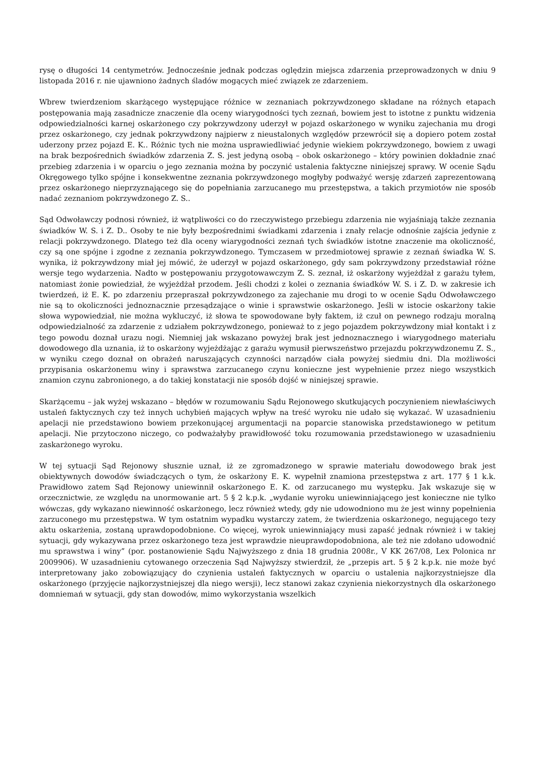rysę o długości 14 centymetrów. Jednocześnie jednak podczas oględzin miejsca zdarzenia przeprowadzonych w dniu 9 listopada 2016 r. nie ujawniono żadnych śladów mogących mieć związek ze zdarzeniem.
Wbrew twierdzeniom skarżącego występujące różnice w zeznaniach pokrzywdzonego składane na różnych etapach postępowania mają zasadnicze znaczenie dla oceny wiarygodności tych zeznań, bowiem jest to istotne z punktu widzenia odpowiedzialności karnej oskarżonego czy pokrzywdzony uderzył w pojazd oskarżonego w wyniku zajechania mu drogi przez oskarżonego, czy jednak pokrzywdzony najpierw z nieustalonych względów przewrócił się a dopiero potem został uderzony przez pojazd E. K.. Różnic tych nie można usprawiedliwiać jedynie wiekiem pokrzywdzonego, bowiem z uwagi na brak bezpośrednich świadków zdarzenia Z. S. jest jedyną osobą – obok oskarżonego – który powinien dokładnie znać przebieg zdarzenia i w oparciu o jego zeznania można by poczynić ustalenia faktyczne niniejszej sprawy. W ocenie Sądu Okręgowego tylko spójne i konsekwentne zeznania pokrzywdzonego mogłyby podważyć wersję zdarzeń zaprezentowaną przez oskarżonego nieprzyznającego się do popełniania zarzucanego mu przestępstwa, a takich przymiotów nie sposób nadać zeznaniom pokrzywdzonego Z. S..
Sąd Odwoławczy podnosi również, iż wątpliwości co do rzeczywistego przebiegu zdarzenia nie wyjaśniają także zeznania świadków W. S. i Z. D.. Osoby te nie były bezpośrednimi świadkami zdarzenia i znały relacje odnośnie zajścia jedynie z relacji pokrzywdzonego. Dlatego też dla oceny wiarygodności zeznań tych świadków istotne znaczenie ma okoliczność, czy są one spójne i zgodne z zeznania pokrzywdzonego. Tymczasem w przedmiotowej sprawie z zeznań świadka W. S. wynika, iż pokrzywdzony miał jej mówić, że uderzył w pojazd oskarżonego, gdy sam pokrzywdzony przedstawiał różne wersje tego wydarzenia. Nadto w postępowaniu przygotowawczym Z. S. zeznał, iż oskarżony wyjeżdżał z garażu tyłem, natomiast żonie powiedział, że wyjeżdżał przodem. Jeśli chodzi z kolei o zeznania świadków W. S. i Z. D. w zakresie ich twierdzeń, iż E. K. po zdarzeniu przepraszał pokrzywdzonego za zajechanie mu drogi to w ocenie Sądu Odwoławczego nie są to okoliczności jednoznacznie przesądzające o winie i sprawstwie oskarżonego. Jeśli w istocie oskarżony takie słowa wypowiedział, nie można wykluczyć, iż słowa te spowodowane były faktem, iż czuł on pewnego rodzaju moralną odpowiedzialność za zdarzenie z udziałem pokrzywdzonego, ponieważ to z jego pojazdem pokrzywdzony miał kontakt i z tego powodu doznał urazu nogi. Niemniej jak wskazano powyżej brak jest jednoznacznego i wiarygodnego materiału dowodowego dla uznania, iż to oskarżony wyjeżdżając z garażu wymusił pierwszeństwo przejazdu pokrzywdzonemu Z. S., w wyniku czego doznał on obrażeń naruszających czynności narządów ciała powyżej siedmiu dni. Dla możliwości przypisania oskarżonemu winy i sprawstwa zarzucanego czynu konieczne jest wypełnienie przez niego wszystkich znamion czynu zabronionego, a do takiej konstatacji nie sposób dojść w niniejszej sprawie.
Skarżącemu – jak wyżej wskazano – błędów w rozumowaniu Sądu Rejonowego skutkujących poczynieniem niewłaściwych ustaleń faktycznych czy też innych uchybień mających wpływ na treść wyroku nie udało się wykazać. W uzasadnieniu apelacji nie przedstawiono bowiem przekonującej argumentacji na poparcie stanowiska przedstawionego w petitum apelacji. Nie przytoczono niczego, co podważałyby prawidłowość toku rozumowania przedstawionego w uzasadnieniu zaskarżonego wyroku.
W tej sytuacji Sąd Rejonowy słusznie uznał, iż ze zgromadzonego w sprawie materiału dowodowego brak jest obiektywnych dowodów świadczących o tym, że oskarżony E. K. wypełnił znamiona przestępstwa z art. 177 § 1 k.k. Prawidłowo zatem Sąd Rejonowy uniewinnił oskarżonego E. K. od zarzucanego mu występku. Jak wskazuje się w orzecznictwie, ze względu na unormowanie art. 5 § 2 k.p.k. „wydanie wyroku uniewinniającego jest konieczne nie tylko wówczas, gdy wykazano niewinność oskarżonego, lecz również wtedy, gdy nie udowodniono mu że jest winny popełnienia zarzuconego mu przestępstwa. W tym ostatnim wypadku wystarczy zatem, że twierdzenia oskarżonego, negującego tezy aktu oskarżenia, zostaną uprawdopodobnione. Co więcej, wyrok uniewinniający musi zapaść jednak również i w takiej sytuacji, gdy wykazywana przez oskarżonego teza jest wprawdzie nieuprawdopodobniona, ale też nie zdołano udowodnić mu sprawstwa i winy” (por. postanowienie Sądu Najwyższego z dnia 18 grudnia 2008r., V KK 267/08, Lex Polonica nr 2009906). W uzasadnieniu cytowanego orzeczenia Sąd Najwyższy stwierdził, że „przepis art. 5 § 2 k.p.k. nie może być interpretowany jako zobowiązujący do czynienia ustaleń faktycznych w oparciu o ustalenia najkorzystniejsze dla oskarżonego (przyjęcie najkorzystniejszej dla niego wersji), lecz stanowi zakaz czynienia niekorzystnych dla oskarżonego domniemań w sytuacji, gdy stan dowodów, mimo wykorzystania wszelkich